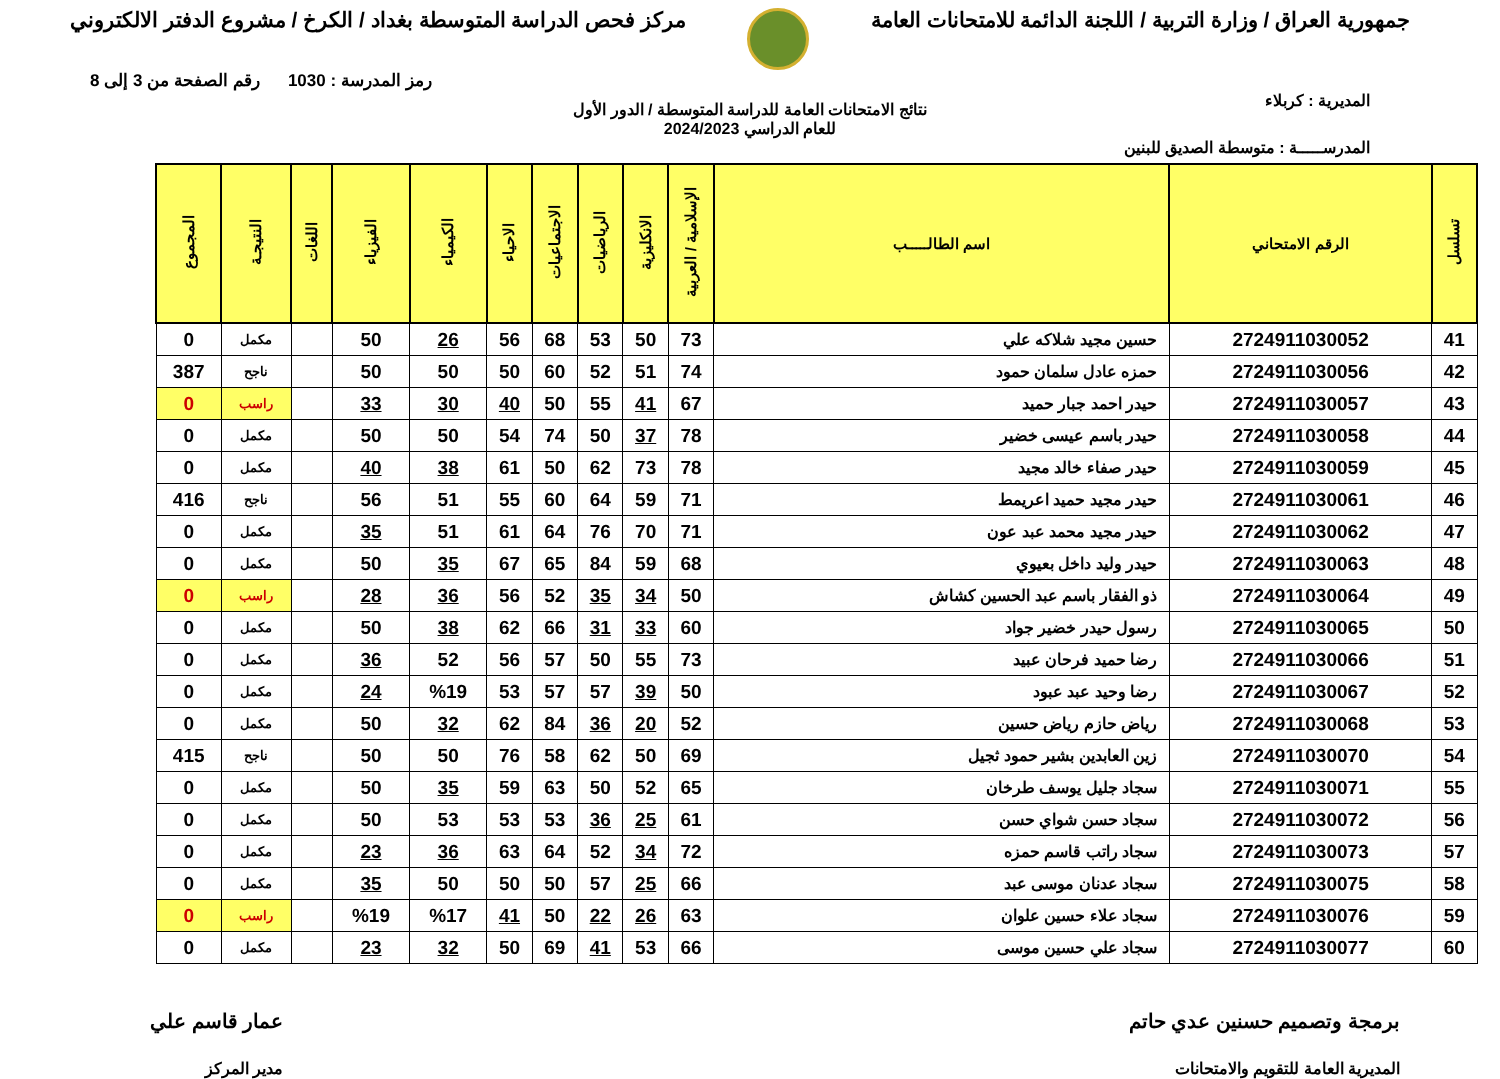جمهورية العراق / وزارة التربية / اللجنة الدائمة للامتحانات العامة
مركز فحص الدراسة المتوسطة بغداد / الكرخ / مشروع الدفتر الالكتروني
رمز المدرسة : 1030 رقم الصفحة من 3 إلى 8
المديرية : كربلاء
نتائج الامتحانات العامة للدراسة المتوسطة / الدور الأول
للعام الدراسي 2024/2023
المدرســـــة : متوسطة الصديق للبنين
| تسلسل | الرقم الامتحاني | اسم الطالـــــب | الإسلامية / العربية | الانكليزية | الرياضيات | الاجتماعيات | الاحياء | الكيمياء | الفيزياء | اللغات | النتيجـة | المجموع |
| --- | --- | --- | --- | --- | --- | --- | --- | --- | --- | --- | --- | --- |
| 41 | 2724911030052 | حسين مجيد شلاكه علي | 73 | 50 | 53 | 68 | 56 | 26 | 50 | | مكمل | 0 |
| 42 | 2724911030056 | حمزه عادل سلمان حمود | 74 | 51 | 52 | 60 | 50 | 50 | 50 | | ناجح | 387 |
| 43 | 2724911030057 | حيدر احمد جبار حميد | 67 | 41 | 55 | 50 | 40 | 30 | 33 | | راسب | 0 |
| 44 | 2724911030058 | حيدر باسم عيسى خضير | 78 | 37 | 50 | 74 | 54 | 50 | 50 | | مكمل | 0 |
| 45 | 2724911030059 | حيدر صفاء خالد مجيد | 78 | 73 | 62 | 50 | 61 | 38 | 40 | | مكمل | 0 |
| 46 | 2724911030061 | حيدر مجيد حميد اعريمط | 71 | 59 | 64 | 60 | 55 | 51 | 56 | | ناجح | 416 |
| 47 | 2724911030062 | حيدر مجيد محمد عبد عون | 71 | 70 | 76 | 64 | 61 | 51 | 35 | | مكمل | 0 |
| 48 | 2724911030063 | حيدر وليد داخل بعيوي | 68 | 59 | 84 | 65 | 67 | 35 | 50 | | مكمل | 0 |
| 49 | 2724911030064 | ذو الفقار باسم عبد الحسين كشاش | 50 | 34 | 35 | 52 | 56 | 36 | 28 | | راسب | 0 |
| 50 | 2724911030065 | رسول حيدر خضير جواد | 60 | 33 | 31 | 66 | 62 | 38 | 50 | | مكمل | 0 |
| 51 | 2724911030066 | رضا حميد فرحان عبيد | 73 | 55 | 50 | 57 | 56 | 52 | 36 | | مكمل | 0 |
| 52 | 2724911030067 | رضا وحيد عبد عبود | 50 | 39 | 57 | 57 | 53 | %19 | 24 | | مكمل | 0 |
| 53 | 2724911030068 | رياض حازم رياض حسين | 52 | 20 | 36 | 84 | 62 | 32 | 50 | | مكمل | 0 |
| 54 | 2724911030070 | زين العابدين بشير حمود ثجيل | 69 | 50 | 62 | 58 | 76 | 50 | 50 | | ناجح | 415 |
| 55 | 2724911030071 | سجاد جليل يوسف طرخان | 65 | 52 | 50 | 63 | 59 | 35 | 50 | | مكمل | 0 |
| 56 | 2724911030072 | سجاد حسن شواي حسن | 61 | 25 | 36 | 53 | 53 | 53 | 50 | | مكمل | 0 |
| 57 | 2724911030073 | سجاد راتب قاسم حمزه | 72 | 34 | 52 | 64 | 63 | 36 | 23 | | مكمل | 0 |
| 58 | 2724911030075 | سجاد عدنان موسى عبد | 66 | 25 | 57 | 50 | 50 | 50 | 35 | | مكمل | 0 |
| 59 | 2724911030076 | سجاد علاء حسين علوان | 63 | 26 | 22 | 50 | 41 | %17 | %19 | | راسب | 0 |
| 60 | 2724911030077 | سجاد علي حسين موسى | 66 | 53 | 41 | 69 | 50 | 32 | 23 | | مكمل | 0 |
برمجة وتصميم حسنين عدي حاتم
المديرية العامة للتقويم والامتحانات
عمار قاسم علي
مدير المركز